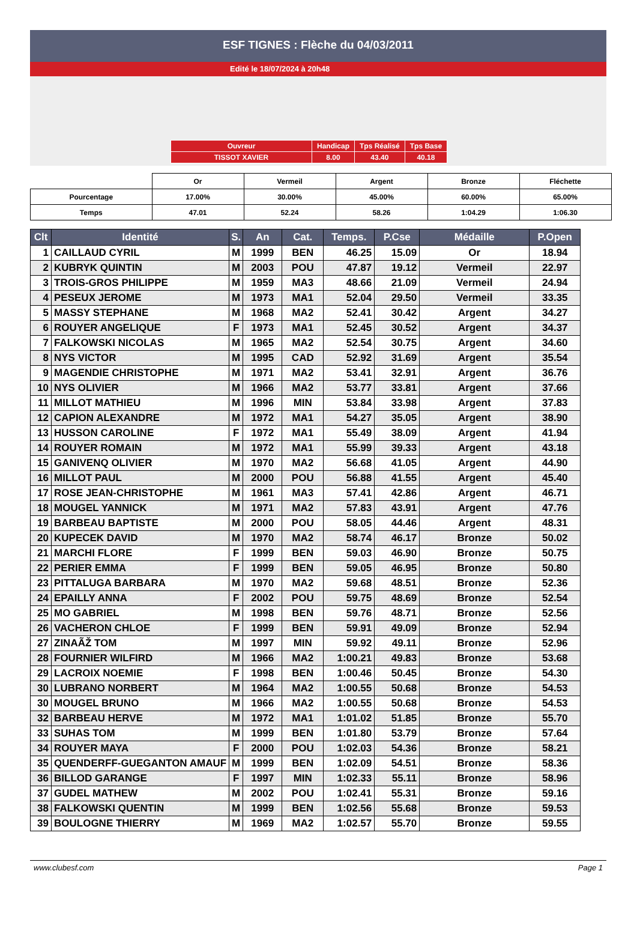ESF TIGNES : Flèche du 04/03/2011
Edité le 18/07/2024 à 20h48
| Ouvreur | Handicap | Tps Réalisé | Tps Base |
| TISSOT XAVIER | 8.00 | 43.40 | 40.18 |
| | Or | Vermeil | Argent | Bronze | Fléchette |
| Pourcentage | 17.00% | 30.00% | 45.00% | 60.00% | 65.00% |
| Temps | 47.01 | 52.24 | 58.26 | 1:04.29 | 1:06.30 |
| Clt | Identité | S. | An | Cat. | Temps. | P.Cse | Médaille | P.Open |
| --- | --- | --- | --- | --- | --- | --- | --- | --- |
| 1 | CAILLAUD CYRIL | M | 1999 | BEN | 46.25 | 15.09 | Or | 18.94 |
| 2 | KUBRYK QUINTIN | M | 2003 | POU | 47.87 | 19.12 | Vermeil | 22.97 |
| 3 | TROIS-GROS PHILIPPE | M | 1959 | MA3 | 48.66 | 21.09 | Vermeil | 24.94 |
| 4 | PESEUX JEROME | M | 1973 | MA1 | 52.04 | 29.50 | Vermeil | 33.35 |
| 5 | MASSY STEPHANE | M | 1968 | MA2 | 52.41 | 30.42 | Argent | 34.27 |
| 6 | ROUYER ANGELIQUE | F | 1973 | MA1 | 52.45 | 30.52 | Argent | 34.37 |
| 7 | FALKOWSKI NICOLAS | M | 1965 | MA2 | 52.54 | 30.75 | Argent | 34.60 |
| 8 | NYS VICTOR | M | 1995 | CAD | 52.92 | 31.69 | Argent | 35.54 |
| 9 | MAGENDIE CHRISTOPHE | M | 1971 | MA2 | 53.41 | 32.91 | Argent | 36.76 |
| 10 | NYS OLIVIER | M | 1966 | MA2 | 53.77 | 33.81 | Argent | 37.66 |
| 11 | MILLOT MATHIEU | M | 1996 | MIN | 53.84 | 33.98 | Argent | 37.83 |
| 12 | CAPION ALEXANDRE | M | 1972 | MA1 | 54.27 | 35.05 | Argent | 38.90 |
| 13 | HUSSON CAROLINE | F | 1972 | MA1 | 55.49 | 38.09 | Argent | 41.94 |
| 14 | ROUYER ROMAIN | M | 1972 | MA1 | 55.99 | 39.33 | Argent | 43.18 |
| 15 | GANIVENQ OLIVIER | M | 1970 | MA2 | 56.68 | 41.05 | Argent | 44.90 |
| 16 | MILLOT PAUL | M | 2000 | POU | 56.88 | 41.55 | Argent | 45.40 |
| 17 | ROSE JEAN-CHRISTOPHE | M | 1961 | MA3 | 57.41 | 42.86 | Argent | 46.71 |
| 18 | MOUGEL YANNICK | M | 1971 | MA2 | 57.83 | 43.91 | Argent | 47.76 |
| 19 | BARBEAU BAPTISTE | M | 2000 | POU | 58.05 | 44.46 | Argent | 48.31 |
| 20 | KUPECEK DAVID | M | 1970 | MA2 | 58.74 | 46.17 | Bronze | 50.02 |
| 21 | MARCHI FLORE | F | 1999 | BEN | 59.03 | 46.90 | Bronze | 50.75 |
| 22 | PERIER EMMA | F | 1999 | BEN | 59.05 | 46.95 | Bronze | 50.80 |
| 23 | PITTALUGA BARBARA | M | 1970 | MA2 | 59.68 | 48.51 | Bronze | 52.36 |
| 24 | EPAILLY ANNA | F | 2002 | POU | 59.75 | 48.69 | Bronze | 52.54 |
| 25 | MO GABRIEL | M | 1998 | BEN | 59.76 | 48.71 | Bronze | 52.56 |
| 26 | VACHERON CHLOE | F | 1999 | BEN | 59.91 | 49.09 | Bronze | 52.94 |
| 27 | ZINAÃŽ TOM | M | 1997 | MIN | 59.92 | 49.11 | Bronze | 52.96 |
| 28 | FOURNIER WILFIRD | M | 1966 | MA2 | 1:00.21 | 49.83 | Bronze | 53.68 |
| 29 | LACROIX NOEMIE | F | 1998 | BEN | 1:00.46 | 50.45 | Bronze | 54.30 |
| 30 | LUBRANO NORBERT | M | 1964 | MA2 | 1:00.55 | 50.68 | Bronze | 54.53 |
| 30 | MOUGEL BRUNO | M | 1966 | MA2 | 1:00.55 | 50.68 | Bronze | 54.53 |
| 32 | BARBEAU HERVE | M | 1972 | MA1 | 1:01.02 | 51.85 | Bronze | 55.70 |
| 33 | SUHAS TOM | M | 1999 | BEN | 1:01.80 | 53.79 | Bronze | 57.64 |
| 34 | ROUYER MAYA | F | 2000 | POU | 1:02.03 | 54.36 | Bronze | 58.21 |
| 35 | QUENDERFF-GUEGANTON AMAUF | M | 1999 | BEN | 1:02.09 | 54.51 | Bronze | 58.36 |
| 36 | BILLOD GARANGE | F | 1997 | MIN | 1:02.33 | 55.11 | Bronze | 58.96 |
| 37 | GUDEL MATHEW | M | 2002 | POU | 1:02.41 | 55.31 | Bronze | 59.16 |
| 38 | FALKOWSKI QUENTIN | M | 1999 | BEN | 1:02.56 | 55.68 | Bronze | 59.53 |
| 39 | BOULOGNE THIERRY | M | 1969 | MA2 | 1:02.57 | 55.70 | Bronze | 59.55 |
www.clubesf.com Page 1